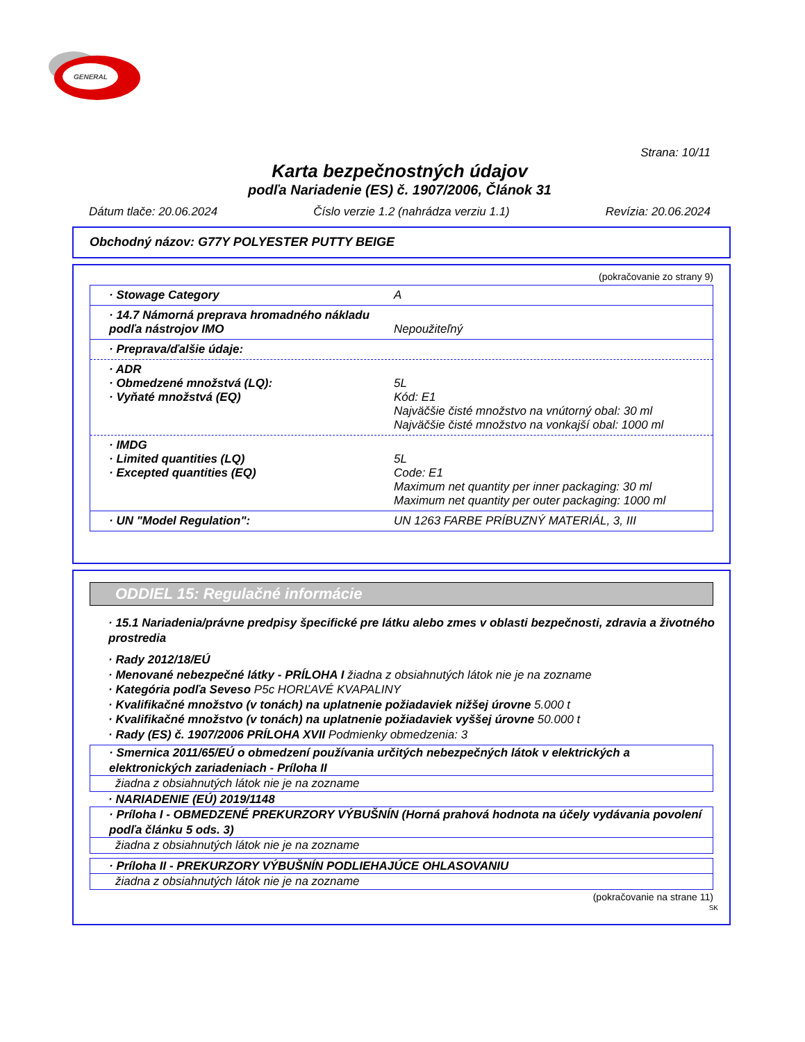GENERAL
Strana: 10/11
Karta bezpečnostných údajov
podľa Nariadenie (ES) č. 1907/2006, Článok 31
Dátum tlače: 20.06.2024 Číslo verzie 1.2 (nahrádza verziu 1.1) Revízia: 20.06.2024
Obchodný názov: G77Y POLYESTER PUTTY BEIGE
(pokračovanie zo strany 9)
· Stowage Category A
· 14.7 Námorná preprava hromadného nákladu podľa nástrojov IMO Nepoužiteľný
· Preprava/ďalšie údaje:
· ADR
· Obmedzené množstvá (LQ):
· Vyňaté množstvá (EQ)
5L
Kód: E1
Najväčšie čisté množstvo na vnútorný obal: 30 ml
Najväčšie čisté množstvo na vonkajší obal: 1000 ml
· IMDG
· Limited quantities (LQ)
· Excepted quantities (EQ)
5L
Code: E1
Maximum net quantity per inner packaging: 30 ml
Maximum net quantity per outer packaging: 1000 ml
· UN "Model Regulation": UN 1263 FARBE PRÍBUZNÝ MATERIÁL, 3, III
ODDIEL 15: Regulačné informácie
· 15.1 Nariadenia/právne predpisy špecifické pre látku alebo zmes v oblasti bezpečnosti, zdravia a životného prostredia
· Rady 2012/18/EÚ
· Menované nebezpečné látky - PRÍLOHA I žiadna z obsiahnutých látok nie je na zozname
· Kategória podľa Seveso P5c HORĽAVÉ KVAPALINY
· Kvalifikačné množstvo (v tonách) na uplatnenie požiadaviek nižšej úrovne 5.000 t
· Kvalifikačné množstvo (v tonách) na uplatnenie požiadaviek vyššej úrovne 50.000 t
· Rady (ES) č. 1907/2006 PRÍLOHA XVII Podmienky obmedzenia: 3
· Smernica 2011/65/EÚ o obmedzení používania určitých nebezpečných látok v elektrických a elektronických zariadeniach - Príloha II
žiadna z obsiahnutých látok nie je na zozname
· NARIADENIE (EÚ) 2019/1148
· Príloha I - OBMEDZENÉ PREKURZORY VÝBUŠNÍN (Horná prahová hodnota na účely vydávania povolení podľa článku 5 ods. 3)
žiadna z obsiahnutých látok nie je na zozname
· Príloha II - PREKURZORY VÝBUŠNÍN PODLIEHAJÚCE OHLASOVANIU
žiadna z obsiahnutých látok nie je na zozname
(pokračovanie na strane 11)
SK